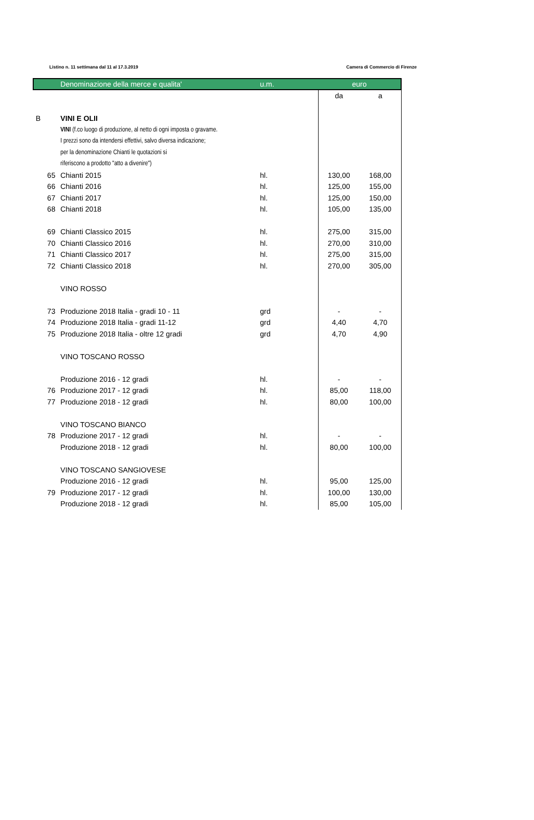Listino n. 11 settimana dal 11 al 17.3.2019 Camera di Commercio di Firenze
| | Denominazione della merce e qualita' | u.m. | euro | |
| --- | --- | --- | --- | --- |
| | | | da | a |
| B | VINI E OLII | | | |
| | VINI (f.co luogo di produzione, al netto di ogni imposta o gravame. | | | |
| | I prezzi sono da intendersi effettivi, salvo diversa indicazione; | | | |
| | per la denominazione Chianti le quotazioni si | | | |
| | riferiscono a prodotto "atto a divenire") | | | |
| 65 | Chianti 2015 | hl. | 130,00 | 168,00 |
| 66 | Chianti 2016 | hl. | 125,00 | 155,00 |
| 67 | Chianti 2017 | hl. | 125,00 | 150,00 |
| 68 | Chianti 2018 | hl. | 105,00 | 135,00 |
| 69 | Chianti Classico 2015 | hl. | 275,00 | 315,00 |
| 70 | Chianti Classico 2016 | hl. | 270,00 | 310,00 |
| 71 | Chianti Classico 2017 | hl. | 275,00 | 315,00 |
| 72 | Chianti Classico 2018 | hl. | 270,00 | 305,00 |
| | VINO ROSSO | | | |
| 73 | Produzione 2018 Italia - gradi 10 - 11 | grd | - | - |
| 74 | Produzione 2018 Italia - gradi 11-12 | grd | 4,40 | 4,70 |
| 75 | Produzione 2018 Italia - oltre 12 gradi | grd | 4,70 | 4,90 |
| | VINO TOSCANO ROSSO | | | |
| | Produzione 2016 - 12 gradi | hl. | - | - |
| 76 | Produzione 2017 - 12 gradi | hl. | 85,00 | 118,00 |
| 77 | Produzione 2018 - 12 gradi | hl. | 80,00 | 100,00 |
| | VINO TOSCANO BIANCO | | | |
| 78 | Produzione 2017 - 12 gradi | hl. | - | - |
| | Produzione 2018 - 12 gradi | hl. | 80,00 | 100,00 |
| | VINO TOSCANO SANGIOVESE | | | |
| | Produzione 2016 - 12 gradi | hl. | 95,00 | 125,00 |
| 79 | Produzione 2017 - 12 gradi | hl. | 100,00 | 130,00 |
| | Produzione 2018 - 12 gradi | hl. | 85,00 | 105,00 |